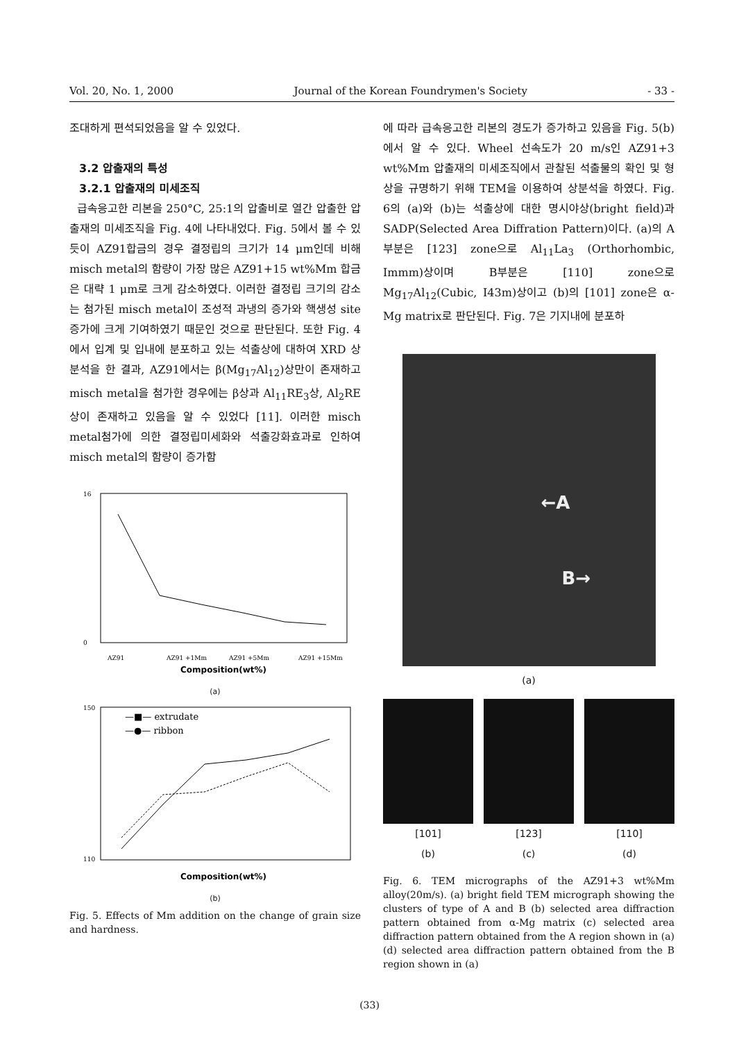Vol. 20, No. 1, 2000 Journal of the Korean Foundrymen's Society - 33 -
조대하게 편석되었음을 알 수 있었다.
3.2 압출재의 특성
3.2.1 압출재의 미세조직
급속응고한 리본을 250°C, 25:1의 압출비로 열간 압출한 압출재의 미세조직을 Fig. 4에 나타내었다. Fig. 5에서 볼 수 있듯이 AZ91합금의 경우 결정립의 크기가 14 μm인데 비해 misch metal의 함량이 가장 많은 AZ91+15 wt%Mm 합금은 대략 1 μm로 크게 감소하였다. 이러한 결정립 크기의 감소는 첨가된 misch metal이 조성적 과냉의 증가와 핵생성 site증가에 크게 기여하였기 때문인 것으로 판단된다. 또한 Fig. 4에서 입계 및 입내에 분포하고 있는 석출상에 대하여 XRD 상분석을 한 결과, AZ91에서는 β(Mg<sub>17</sub>Al<sub>12</sub>)상만이 존재하고 misch metal을 첨가한 경우에는 β상과 Al<sub>11</sub>RE<sub>3</sub>상, Al<sub>2</sub>RE상이 존재하고 있음을 알 수 있었다 [11]. 이러한 misch metal첨가에 의한 결정립미세화와 석출강화효과로 인하여 misch metal의 함량이 증가함
16
0
AZ91
AZ91 +1Mm
AZ91 +5Mm
AZ91 +15Mm
Composition(wt%)
(a)
—■— extrudate
—●— ribbon
150
110
Composition(wt%)
(b)
Fig. 5. Effects of Mm addition on the change of grain size and hardness.
에 따라 급속응고한 리본의 경도가 증가하고 있음을 Fig. 5(b)에서 알 수 있다. Wheel 선속도가 20 m/s인 AZ91+3 wt%Mm 압출재의 미세조직에서 관찰된 석출물의 확인 및 형상을 규명하기 위해 TEM을 이용하여 상분석을 하였다. Fig. 6의 (a)와 (b)는 석출상에 대한 명시야상(bright field)과 SADP(Selected Area Diffration Pattern)이다. (a)의 A부분은 [123] zone으로 Al<sub>11</sub>La<sub>3</sub> (Orthorhombic, Immm)상이며 B부분은 [110] zone으로 Mg<sub>17</sub>Al<sub>12</sub>(Cubic, I43m)상이고 (b)의 [101] zone은 α-Mg matrix로 판단된다. Fig. 7은 기지내에 분포하
←A
B→
(a)
[101]
(b)
[123]
(c)
[110]
(d)
Fig. 6. TEM micrographs of the AZ91+3 wt%Mm alloy(20m/s). (a) bright field TEM micrograph showing the clusters of type of A and B (b) selected area diffraction pattern obtained from α-Mg matrix (c) selected area diffraction pattern obtained from the A region shown in (a) (d) selected area diffraction pattern obtained from the B region shown in (a)
(33)